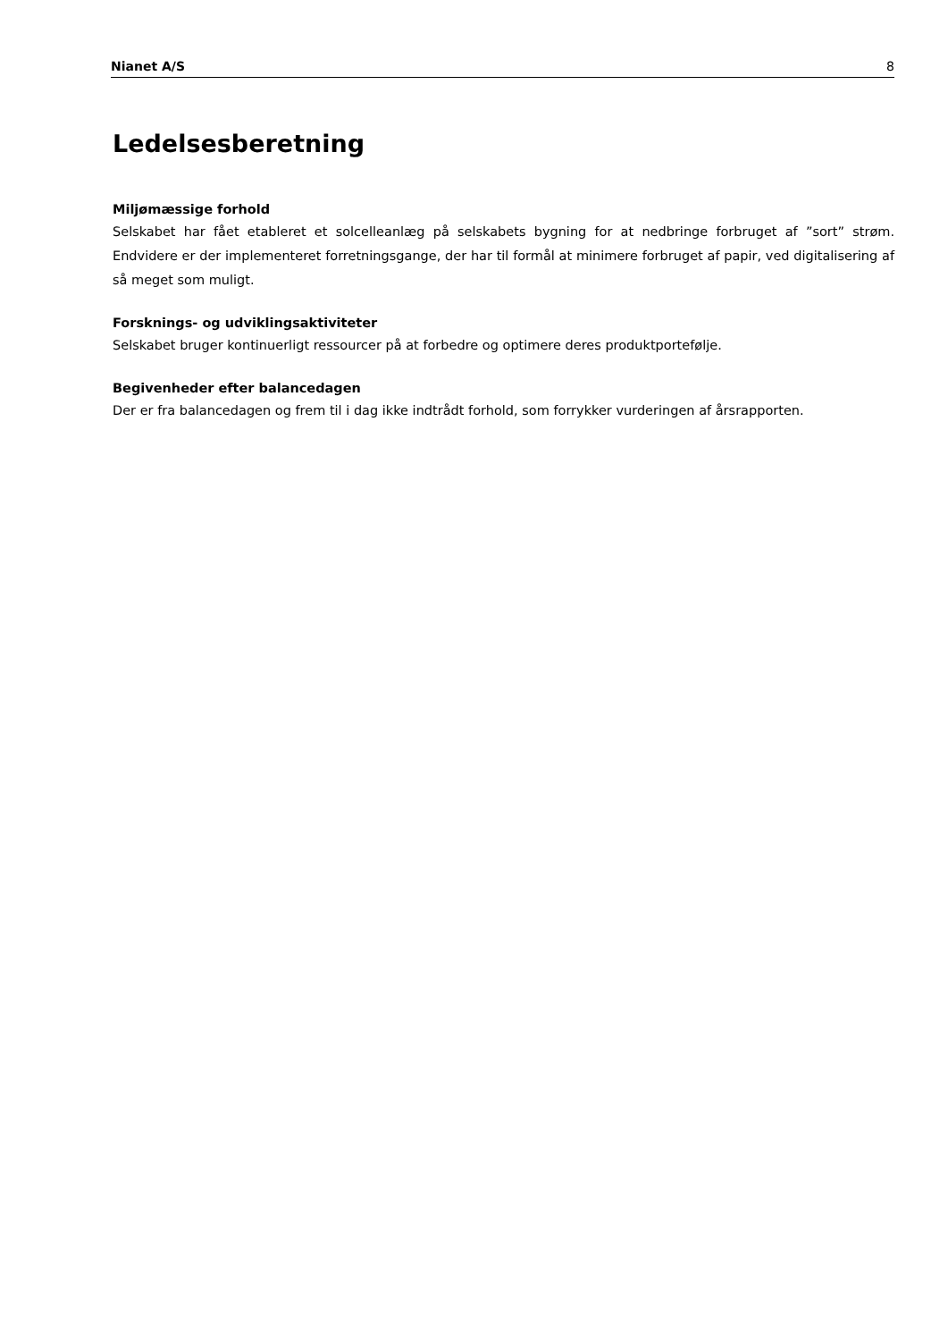Nianet A/S 8
Ledelsesberetning
Miljømæssige forhold
Selskabet har fået etableret et solcelleanlæg på selskabets bygning for at nedbringe forbruget af ”sort” strøm. Endvidere er der implementeret forretningsgange, der har til formål at minimere forbruget af papir, ved digitalisering af så meget som muligt.
Forsknings- og udviklingsaktiviteter
Selskabet bruger kontinuerligt ressourcer på at forbedre og optimere deres produktportefølje.
Begivenheder efter balancedagen
Der er fra balancedagen og frem til i dag ikke indtrådt forhold, som forrykker vurderingen af årsrapporten.